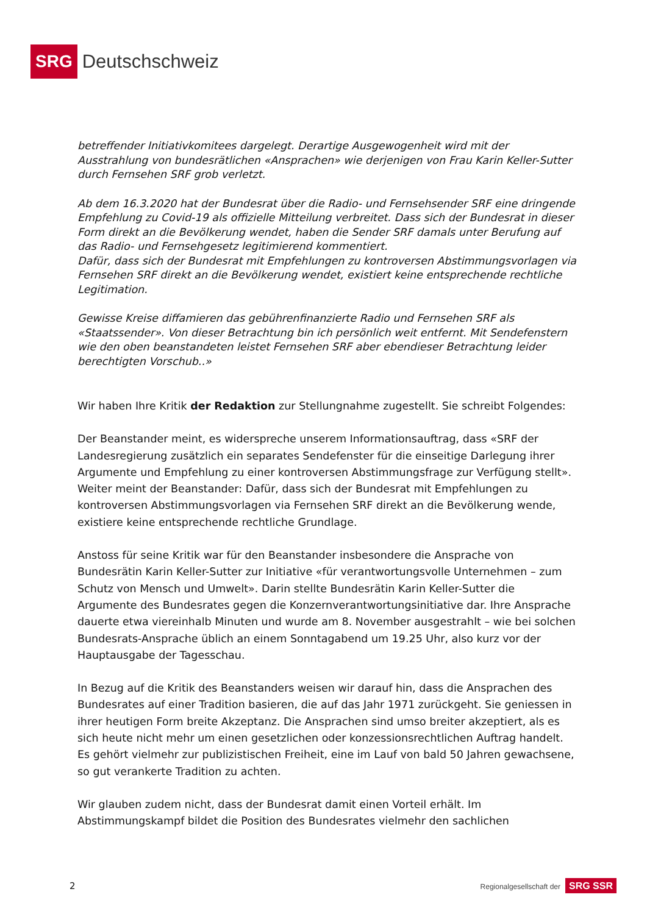SRG Deutschschweiz
betreffender Initiativkomitees dargelegt. Derartige Ausgewogenheit wird mit der Ausstrahlung von bundesrätlichen «Ansprachen» wie derjenigen von Frau Karin Keller-Sutter durch Fernsehen SRF grob verletzt.
Ab dem 16.3.2020 hat der Bundesrat über die Radio- und Fernsehsender SRF eine dringende Empfehlung zu Covid-19 als offizielle Mitteilung verbreitet. Dass sich der Bundesrat in dieser Form direkt an die Bevölkerung wendet, haben die Sender SRF damals unter Berufung auf das Radio- und Fernsehgesetz legitimierend kommentiert.
Dafür, dass sich der Bundesrat mit Empfehlungen zu kontroversen Abstimmungsvorlagen via Fernsehen SRF direkt an die Bevölkerung wendet, existiert keine entsprechende rechtliche Legitimation.
Gewisse Kreise diffamieren das gebührenfinanzierte Radio und Fernsehen SRF als «Staatssender». Von dieser Betrachtung bin ich persönlich weit entfernt. Mit Sendefenstern wie den oben beanstandeten leistet Fernsehen SRF aber ebendieser Betrachtung leider berechtigten Vorschub..»
Wir haben Ihre Kritik der Redaktion zur Stellungnahme zugestellt. Sie schreibt Folgendes:
Der Beanstander meint, es widerspreche unserem Informationsauftrag, dass «SRF der Landesregierung zusätzlich ein separates Sendefenster für die einseitige Darlegung ihrer Argumente und Empfehlung zu einer kontroversen Abstimmungsfrage zur Verfügung stellt». Weiter meint der Beanstander: Dafür, dass sich der Bundesrat mit Empfehlungen zu kontroversen Abstimmungsvorlagen via Fernsehen SRF direkt an die Bevölkerung wende, existiere keine entsprechende rechtliche Grundlage.
Anstoss für seine Kritik war für den Beanstander insbesondere die Ansprache von Bundesrätin Karin Keller-Sutter zur Initiative «für verantwortungsvolle Unternehmen – zum Schutz von Mensch und Umwelt». Darin stellte Bundesrätin Karin Keller-Sutter die Argumente des Bundesrates gegen die Konzernverantwortungsinitiative dar. Ihre Ansprache dauerte etwa viereinhalb Minuten und wurde am 8. November ausgestrahlt – wie bei solchen Bundesrats-Ansprache üblich an einem Sonntagabend um 19.25 Uhr, also kurz vor der Hauptausgabe der Tagesschau.
In Bezug auf die Kritik des Beanstanders weisen wir darauf hin, dass die Ansprachen des Bundesrates auf einer Tradition basieren, die auf das Jahr 1971 zurückgeht. Sie geniessen in ihrer heutigen Form breite Akzeptanz. Die Ansprachen sind umso breiter akzeptiert, als es sich heute nicht mehr um einen gesetzlichen oder konzessionsrechtlichen Auftrag handelt. Es gehört vielmehr zur publizistischen Freiheit, eine im Lauf von bald 50 Jahren gewachsene, so gut verankerte Tradition zu achten.
Wir glauben zudem nicht, dass der Bundesrat damit einen Vorteil erhält. Im Abstimmungskampf bildet die Position des Bundesrates vielmehr den sachlichen
2 Regionalgesellschaft der SRG SSR